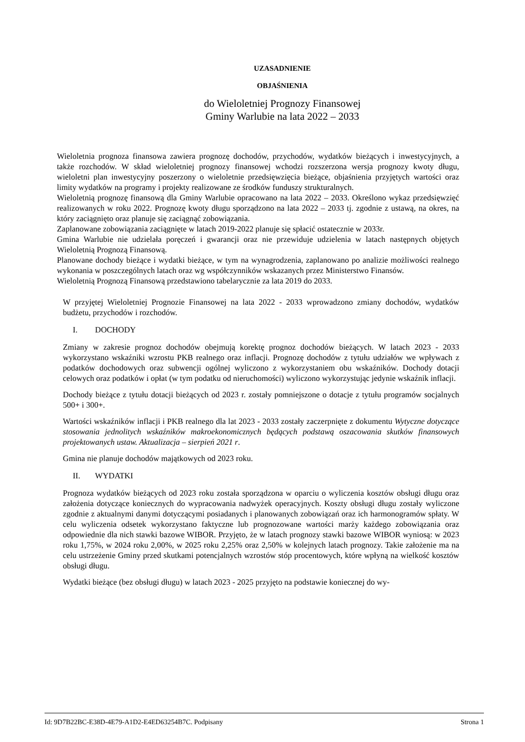UZASADNIENIE
OBJAŚNIENIA
do Wieloletniej Prognozy Finansowej
Gminy Warlubie na lata 2022 – 2033
Wieloletnia prognoza finansowa zawiera prognozę dochodów, przychodów, wydatków bieżących i inwestycyjnych, a także rozchodów. W skład wieloletniej prognozy finansowej wchodzi rozszerzona wersja prognozy kwoty długu, wieloletni plan inwestycyjny poszerzony o wieloletnie przedsięwzięcia bieżące, objaśnienia przyjętych wartości oraz limity wydatków na programy i projekty realizowane ze środków funduszy strukturalnych.
Wieloletnią prognozę finansową dla Gminy Warlubie opracowano na lata 2022 – 2033. Określono wykaz przedsięwzięć realizowanych w roku 2022. Prognozę kwoty długu sporządzono na lata 2022 – 2033 tj. zgodnie z ustawą, na okres, na który zaciągnięto oraz planuje się zaciągnąć zobowiązania.
Zaplanowane zobowiązania zaciągnięte w latach 2019-2022 planuje się spłacić ostatecznie w 2033r.
Gmina Warlubie nie udzielała poręczeń i gwarancji oraz nie przewiduje udzielenia w latach następnych objętych Wieloletnią Prognozą Finansową.
Planowane dochody bieżące i wydatki bieżące, w tym na wynagrodzenia, zaplanowano po analizie możliwości realnego wykonania w poszczególnych latach oraz wg współczynników wskazanych przez Ministerstwo Finansów.
Wieloletnią Prognozą Finansową przedstawiono tabelarycznie za lata 2019 do 2033.
W przyjętej Wieloletniej Prognozie Finansowej na lata 2022 - 2033 wprowadzono zmiany dochodów, wydatków budżetu, przychodów i rozchodów.
I. DOCHODY
Zmiany w zakresie prognoz dochodów obejmują korektę prognoz dochodów bieżących. W latach 2023 - 2033 wykorzystano wskaźniki wzrostu PKB realnego oraz inflacji. Prognozę dochodów z tytu­łu udziałów we wpływach z podatków dochodowych oraz subwencji ogólnej wyliczono z wykorzysta­niem obu wskaźników. Dochody dotacji celowych oraz podatków i opłat (w tym podatku od nieru­chomości) wyliczono wykorzystując jedynie wskaźnik inflacji.
Dochody bieżące z tytułu dotacji bieżących od 2023 r. zostały pomniejszone o dotacje z tytułu pro­gramów socjalnych 500+ i 300+.
Wartości wskaźników inflacji i PKB realnego dla lat 2023 - 2033 zostały zaczerpnięte z dokumentu Wytyczne dotyczące stosowania jednolitych wskaźników makroekonomicznych będących podstawą oszacowania skutków finansowych projektowanych ustaw. Aktualizacja – sierpień 2021 r.
Gmina nie planuje dochodów majątkowych od 2023 roku.
II. WYDATKI
Prognoza wydatków bieżących od 2023 roku została sporządzona w oparciu o wyliczenia kosztów obsługi długu oraz założenia dotyczące koniecznych do wypracowania nadwyżek operacyjnych. Kosz­ty obsługi długu zostały wyliczone zgodnie z aktualnymi danymi dotyczącymi posiadanych i plano­wanych zobowiązań oraz ich harmonogramów spłaty. W celu wyliczenia odsetek wykorzystano fak­tyczne lub prognozowane wartości marży każdego zobowiązania oraz odpowiednie dla nich stawki bazowe WIBOR. Przyjęto, że w latach prognozy stawki bazowe WIBOR wyniosą: w 2023 roku 1,75%, w 2024 roku 2,00%, w 2025 roku 2,25% oraz 2,50% w kolejnych latach prognozy. Takie zało­żenie ma na celu ustrzeżenie Gminy przed skutkami potencjalnych wzrostów stóp procentowych, które wpłyną na wielkość kosztów obsługi długu.
Wydatki bieżące (bez obsługi długu) w latach 2023 - 2025 przyjęto na podstawie koniecznej do wy-
Id: 9D7B22BC-E38D-4E79-A1D2-E4ED63254B7C. Podpisany Strona 1